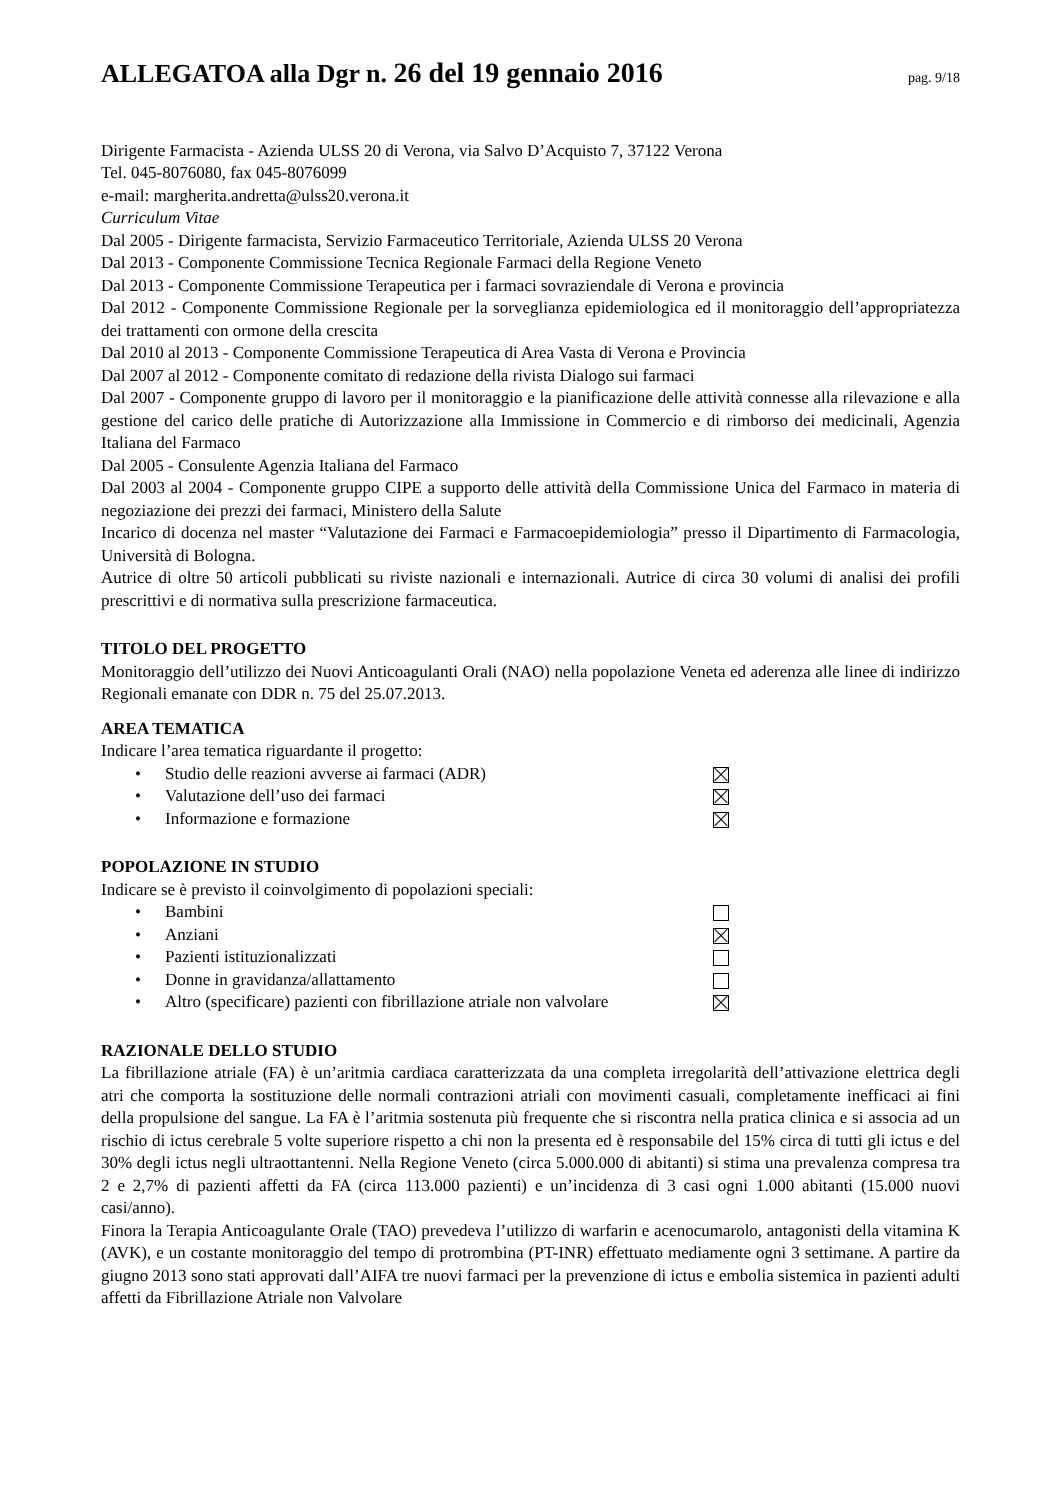ALLEGATOA alla Dgr n. 26 del 19 gennaio 2016
pag. 9/18
Dirigente Farmacista - Azienda ULSS 20 di Verona, via Salvo D’Acquisto 7, 37122 Verona
Tel. 045-8076080, fax 045-8076099
e-mail: margherita.andretta@ulss20.verona.it
Curriculum Vitae
Dal 2005 - Dirigente farmacista, Servizio Farmaceutico Territoriale, Azienda ULSS 20 Verona
Dal 2013 - Componente Commissione Tecnica Regionale Farmaci della Regione Veneto
Dal 2013 - Componente Commissione Terapeutica per i farmaci sovraziendale di Verona e provincia
Dal 2012 - Componente Commissione Regionale per la sorveglianza epidemiologica ed il monitoraggio dell’appropriatezza dei trattamenti con ormone della crescita
Dal 2010 al 2013 - Componente Commissione Terapeutica di Area Vasta di Verona e Provincia
Dal 2007 al 2012 - Componente comitato di redazione della rivista Dialogo sui farmaci
Dal 2007 - Componente gruppo di lavoro per il monitoraggio e la pianificazione delle attività connesse alla rilevazione e alla gestione del carico delle pratiche di Autorizzazione alla Immissione in Commercio e di rimborso dei medicinali, Agenzia Italiana del Farmaco
Dal 2005 - Consulente Agenzia Italiana del Farmaco
Dal 2003 al 2004 - Componente gruppo CIPE a supporto delle attività della Commissione Unica del Farmaco in materia di negoziazione dei prezzi dei farmaci, Ministero della Salute
Incarico di docenza nel master “Valutazione dei Farmaci e Farmacoepidemiologia” presso il Dipartimento di Farmacologia, Università di Bologna.
Autrice di oltre 50 articoli pubblicati su riviste nazionali e internazionali. Autrice di circa 30 volumi di analisi dei profili prescrittivi e di normativa sulla prescrizione farmaceutica.
TITOLO DEL PROGETTO
Monitoraggio dell’utilizzo dei Nuovi Anticoagulanti Orali (NAO) nella popolazione Veneta ed aderenza alle linee di indirizzo Regionali emanate con DDR n. 75 del 25.07.2013.
AREA TEMATICA
Indicare l’area tematica riguardante il progetto:
• Studio delle reazioni avverse ai farmaci (ADR)
• Valutazione dell’uso dei farmaci
• Informazione e formazione
POPOLAZIONE IN STUDIO
Indicare se è previsto il coinvolgimento di popolazioni speciali:
• Bambini
• Anziani
• Pazienti istituzionalizzati
• Donne in gravidanza/allattamento
• Altro (specificare) pazienti con fibrillazione atriale non valvolare
RAZIONALE DELLO STUDIO
La fibrillazione atriale (FA) è un’aritmia cardiaca caratterizzata da una completa irregolarità dell’attivazione elettrica degli atri che comporta la sostituzione delle normali contrazioni atriali con movimenti casuali, completamente inefficaci ai fini della propulsione del sangue. La FA è l’aritmia sostenuta più frequente che si riscontra nella pratica clinica e si associa ad un rischio di ictus cerebrale 5 volte superiore rispetto a chi non la presenta ed è responsabile del 15% circa di tutti gli ictus e del 30% degli ictus negli ultraottantenni. Nella Regione Veneto (circa 5.000.000 di abitanti) si stima una prevalenza compresa tra 2 e 2,7% di pazienti affetti da FA (circa 113.000 pazienti) e un’incidenza di 3 casi ogni 1.000 abitanti (15.000 nuovi casi/anno).
Finora la Terapia Anticoagulante Orale (TAO) prevedeva l’utilizzo di warfarin e acenocumarolo, antagonisti della vitamina K (AVK), e un costante monitoraggio del tempo di protrombina (PT-INR) effettuato mediamente ogni 3 settimane. A partire da giugno 2013 sono stati approvati dall’AIFA tre nuovi farmaci per la prevenzione di ictus e embolia sistemica in pazienti adulti affetti da Fibrillazione Atriale non Valvolare